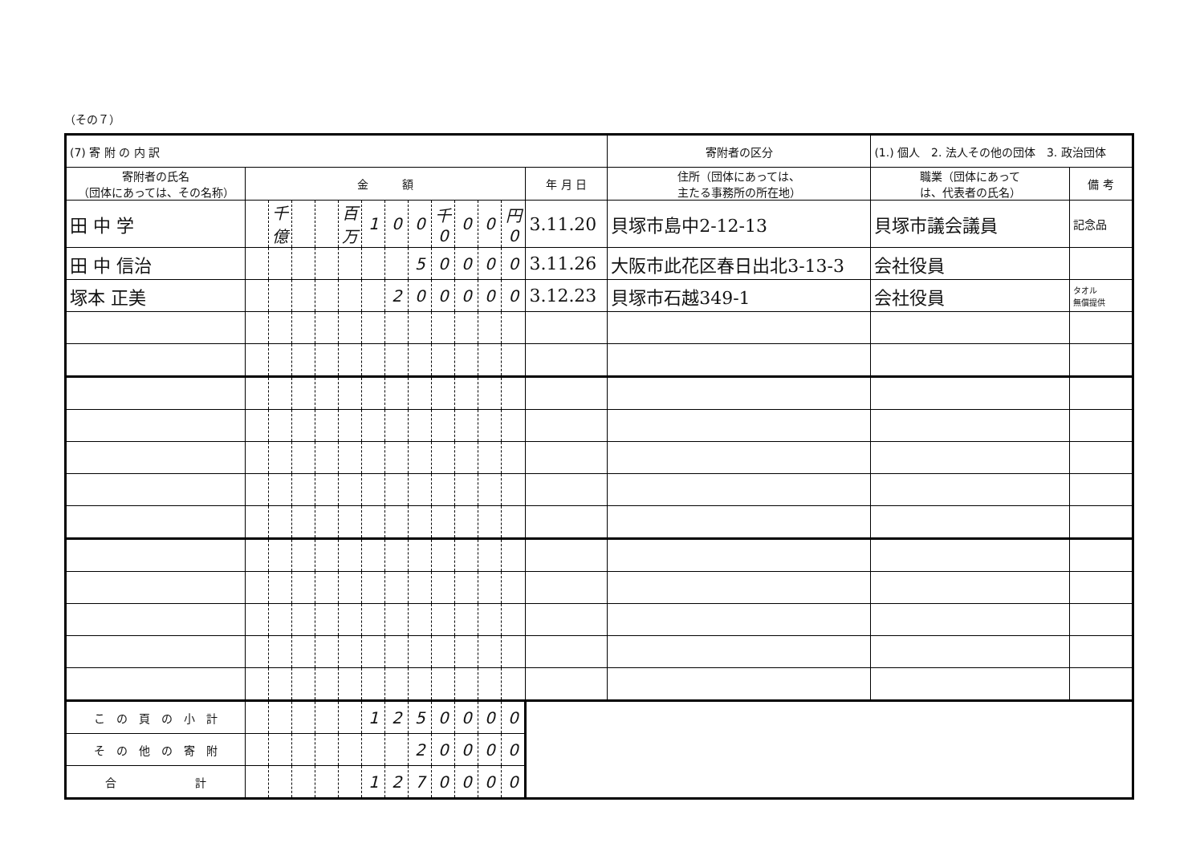（その７）
| (7) 寄 附 の 内 訳 | | | | | | | | | | | | | | 寄附者の区分 | (1.) 個人 2. 法人その他の団体 3. 政治団体 | | |
| 寄附者の氏名 （団体にあっては、その名称） | 金 額 | | | | | | | | | | | | 年 月 日 | 住所（団体にあっては、 主たる事務所の所在地） | | 職業（団体にあって は、代表者の氏名） | 備 考 |
| 田 中 学 | | 千億 | | | 百万 | 1 | 0 | 0 | 千 0 | 0 | 0 | 円 0 | 3.11.20 | 貝塚市島中2-12-13 | | 貝塚市議会議員 | 記念品 |
| 田 中 信治 | | | | | | | | 5 | 0 | 0 | 0 | 0 | 3.11.26 | 大阪市此花区春日出北3-13-3 | | 会社役員 | |
| 塚本 正美 | | | | | | | 2 | 0 | 0 | 0 | 0 | 0 | 3.12.23 | 貝塚市石越349-1 | | 会社役員 | タオル 無償提供 |
| こ の 頁 の 小 計 | | | | | | 1 | 2 | 5 | 0 | 0 | 0 | 0 | | | | | |
| そ の 他 の 寄 附 | | | | | | | | 2 | 0 | 0 | 0 | 0 | | | | | |
| 合 計 | | | | | | 1 | 2 | 7 | 0 | 0 | 0 | 0 | | | | | |